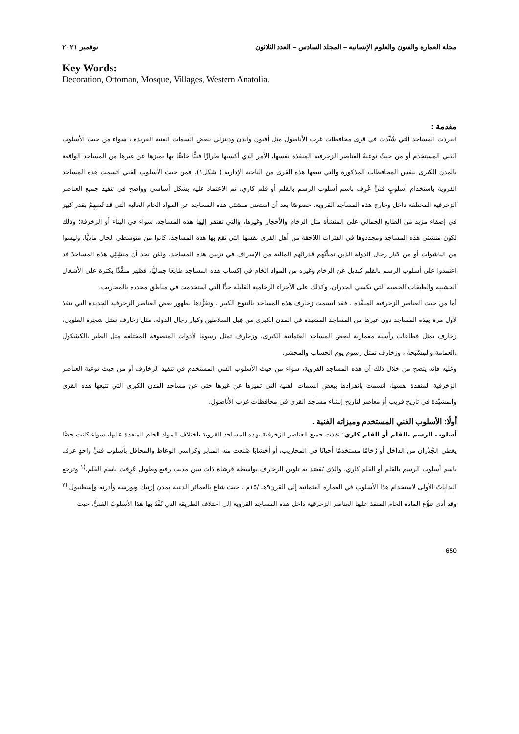مجلة العمارة والفنون والعلوم الإنسانية – المجلد السادس – العدد الثلاثون نوفمبر ٢٠٢١
Key Words:
Decoration, Ottoman, Mosque, Villages, Western Anatolia.
مقدمة :
انفردت المساجد التي شُيِّدت في قرى محافظات غرب الأناضول مثل أفيون وآيدن ودينزلي ببعض السمات الفنية الفريدة ، سواء من حيث الأسلوب الفني المستخدم أو من حيثُ نوعيةُ العناصر الزخرفية المنفذة نفسها، الأمر الذي أكسبها طرازًا فنيًّا خاصًّا بها يميزها عن غيرها من المساجد الواقعة بالمدن الكبرى بنفس المحافظات المذكورة والتي تتبعها هذه القرى من الناحية الإدارية ( شكل١). فمن حيث الأسلوب الفني اتسمت هذه المساجد القروية باستخدام أسلوبٍ فنيٍّ عُرِف باسم أسلوب الرسم بالقلم أو قلم كاري، تم الاعتماد عليه بشكل أساسي وواضح في تنفيذ جميع العناصر الزخرفية المختلفة داخل وخارج هذه المساجد القروية، خصوصًا بعد أن استغنى منشئي هذه المساجد عن المواد الخام الغالية التي قد تُسهِمُ بقدر كبير في إضفاء مزيد من الطابع الجمالي على المنشأة مثل الرخام والأحجار وغيرها، والتي تفتقر إليها هذه المساجد، سواء في البناء أو الزخرفة؛ وذلك لكون منشئي هذه المساجد ومجددوها في الفترات اللاحقة من أهل القرى نفسها التي تقع بها هذه المساجد، كانوا من متوسطي الحال ماديًّا، وليسوا من الباشوات أو من كبار رجال الدولة الذين تمكِّنُهم قدراتُهم المالية من الإسراف في تزيين هذه المساجد، ولكن نجد أن منشِئِي هذه المساجدَ قد اعتمدوا على أسلوب الرسم بالقلم كبديل عن الرخام وغيره من المواد الخام في إكساب هذه المساجد طابعًا جماليًّا، فظهر منفَّذًا بكثرة على الأشغال الخشبية والطبقات الجصية التي تكسي الجدران، وكذلك على الأجزاء الرخامية القليلة جدًّا التي استخدمت في مناطق محددة بالمحاريب.
أما من حيث العناصر الزخرفية المنفَّذة ، فقد اتسمت زخارف هذه المساجد بالتنوع الكبير ، وتفرُّدها بظهور بعض العناصر الزخرفية الجديدة التي تنفذ لأول مرة بهذه المساجد دون غيرها من المساجد المشيدة في المدن الكبرى من قِبل السلاطين وكبار رجال الدولة، مثل زخارف تمثل شجرة الطوبى، زخارف تمثل قطاعات رأسية معمارية لبعض المساجد العثمانية الكبرى، وزخارف تمثل رسومًا لأدوات المتصوفة المختلفة مثل الطبر ،الكشكول ،العمامة والمِسْبَحة ، وزخارف تمثل رسوم يوم الحساب والمحشر.
وعليه فإنه يتضح من خلال ذلك أن هذه المساجد القروية، سواء من حيث الأسلوب الفني المستخدم في تنفيذ الزخارف أو من حيث نوعية العناصر الزخرفية المنفذة نفسها، اتسمت بانفرادها ببعض السمات الفنية التي تميزها عن غيرها حتى عن مساجد المدن الكبرى التي تتبعها هذه القرى والمشيَّدة في تاريخ قريب أو معاصر لتاريخ إنشاء مساجد القرى في محافظات غرب الأناضول.
أولًا: الأسلوب الفني المستخدم وميزاته الفنية .
أسلوب الرسم بالقلم أو القلم كاري: نفذت جميع العناصر الزخرفية بهذه المساجد القروية باختلاف المواد الخام المنفذة عليها، سواء كانت جصًّا يغطي الجُدْران من الداخل أو رُخامًا مستخدمًا أحيانًا في المحاريب، أو أخشابًا صُنعت منه المنابر وكراسي الوعاظ والمحافل بأسلوب فنيٍّ واحدٍ عرف باسم أسلوب الرسم بالقلم أو القلم كاري، والذي يُقصَد به تلوين الزخارف بواسطة فرشاة ذات سن مدبب رفيع وطويل عُرِفت باسم القلم.<sup>(١</sup> وترجع البداياتُ الأولى لاستخدام هذا الأسلوب في العمارة العثمانية إلى القرن٩هـ /١٥م ، حيث شاع بالعمائر الدينية بمدن إزنيك وبورسه وأدرنه وإسطنبول.<sup>(٢</sup> وقد أدى تنوُّع المادة الخام المنفذ عليها العناصر الزخرفية داخل هذه المساجد القروية إلى اختلاف الطريقة التي نُفِّذَ بها هذا الأسلوبُ الفنيُّ، حيث
650